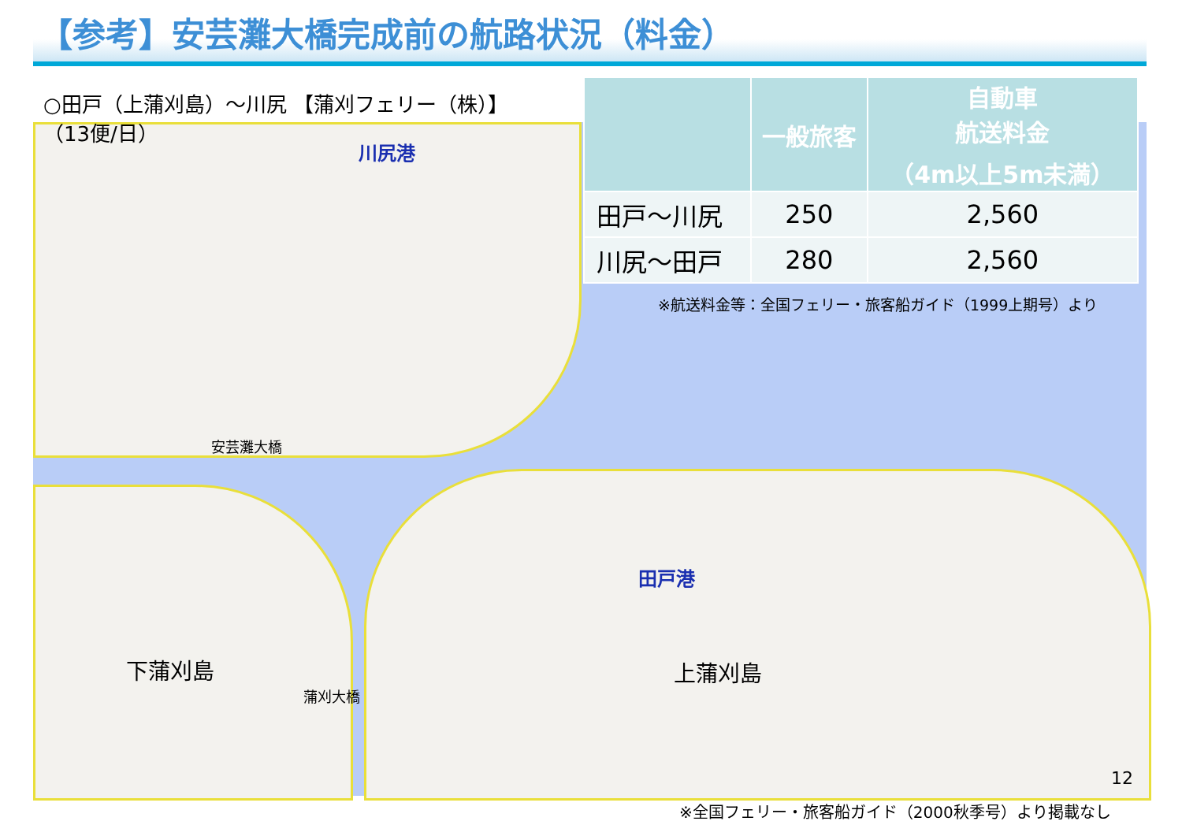【参考】安芸灘大橋完成前の航路状況（料金）
○田戸（上蒲刈島）～川尻 【蒲刈フェリー（株）】
（13便/日）
| | 一般旅客 | 自動車 航送料金 （4m以上5m未満） |
| --- | --- | --- |
| 田戸～川尻 | 250 | 2,560 |
| 川尻～田戸 | 280 | 2,560 |
※航送料金等：全国フェリー・旅客船ガイド（1999上期号）より
川尻港
安芸灘大橋
田戸港
下蒲刈島 上蒲刈島
蒲刈大橋
12
※全国フェリー・旅客船ガイド（2000秋季号）より掲載なし